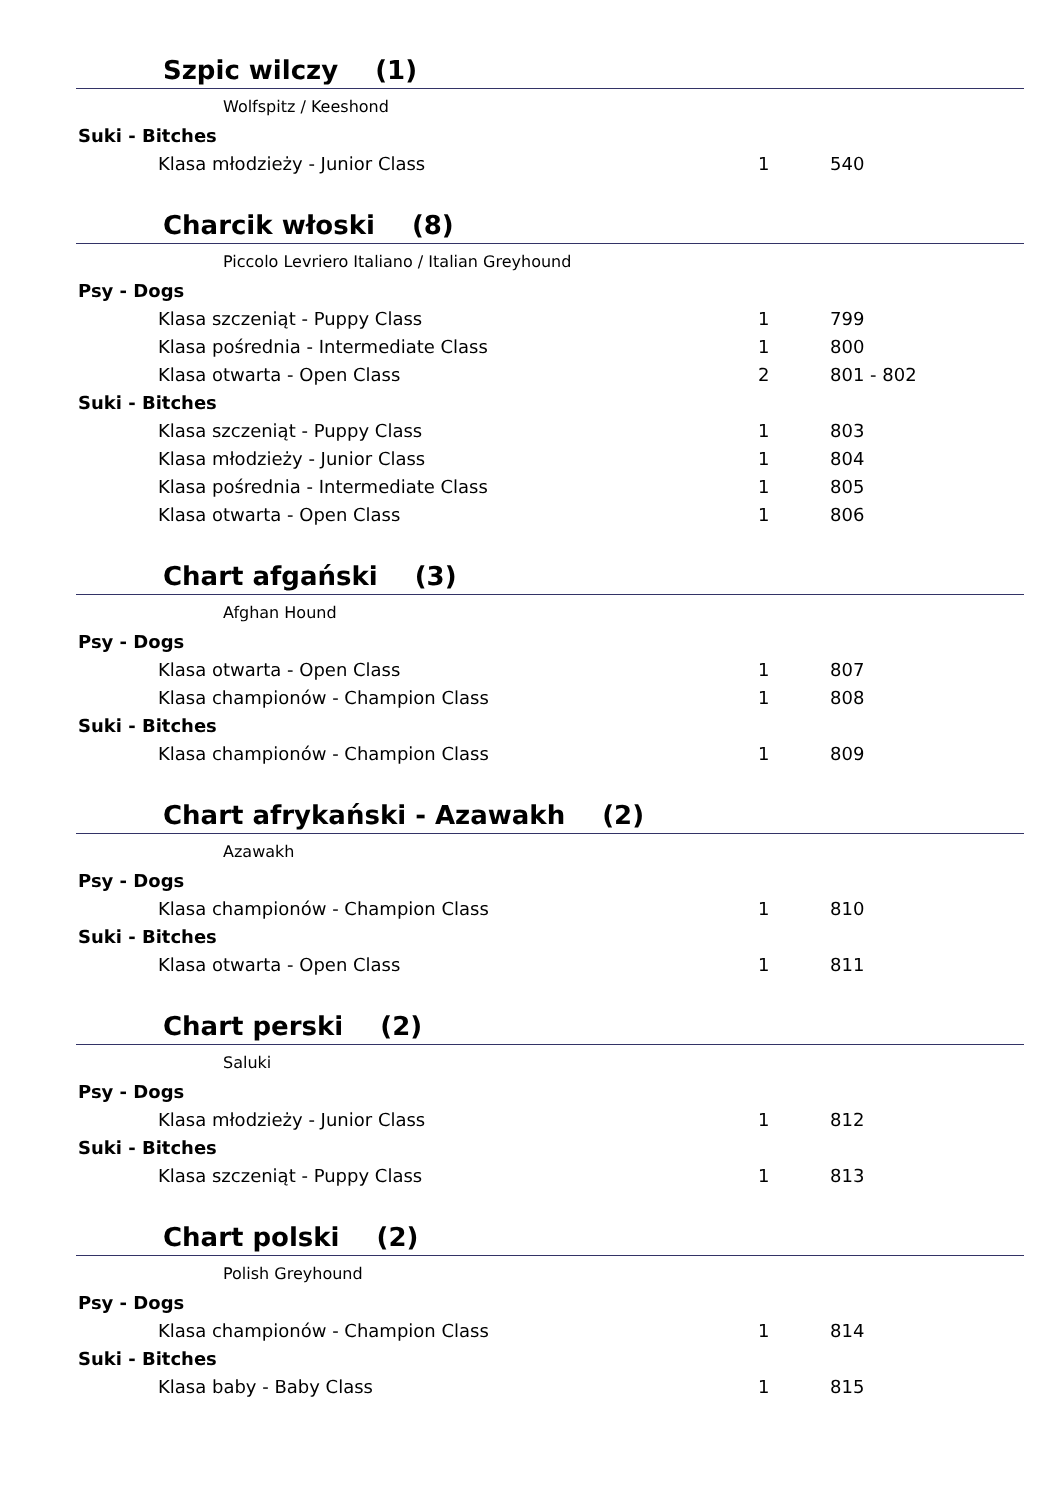Szpic wilczy (1)
Wolfspitz / Keeshond
| Suki - Bitches | | |
| --- | --- | --- |
| Klasa młodzieży - Junior Class | 1 | 540 |
Charcik włoski (8)
Piccolo Levriero Italiano / Italian Greyhound
| Psy - Dogs | | |
| --- | --- | --- |
| Klasa szczeniąt - Puppy Class | 1 | 799 |
| Klasa pośrednia - Intermediate Class | 1 | 800 |
| Klasa otwarta - Open Class | 2 | 801 - 802 |
| Suki - Bitches | | |
| Klasa szczeniąt - Puppy Class | 1 | 803 |
| Klasa młodzieży - Junior Class | 1 | 804 |
| Klasa pośrednia - Intermediate Class | 1 | 805 |
| Klasa otwarta - Open Class | 1 | 806 |
Chart afgański (3)
Afghan Hound
| Psy - Dogs | | |
| --- | --- | --- |
| Klasa otwarta - Open Class | 1 | 807 |
| Klasa championów - Champion Class | 1 | 808 |
| Suki - Bitches | | |
| Klasa championów - Champion Class | 1 | 809 |
Chart afrykański - Azawakh (2)
Azawakh
| Psy - Dogs | | |
| --- | --- | --- |
| Klasa championów - Champion Class | 1 | 810 |
| Suki - Bitches | | |
| Klasa otwarta - Open Class | 1 | 811 |
Chart perski (2)
Saluki
| Psy - Dogs | | |
| --- | --- | --- |
| Klasa młodzieży - Junior Class | 1 | 812 |
| Suki - Bitches | | |
| Klasa szczeniąt - Puppy Class | 1 | 813 |
Chart polski (2)
Polish Greyhound
| Psy - Dogs | | |
| --- | --- | --- |
| Klasa championów - Champion Class | 1 | 814 |
| Suki - Bitches | | |
| Klasa baby - Baby Class | 1 | 815 |